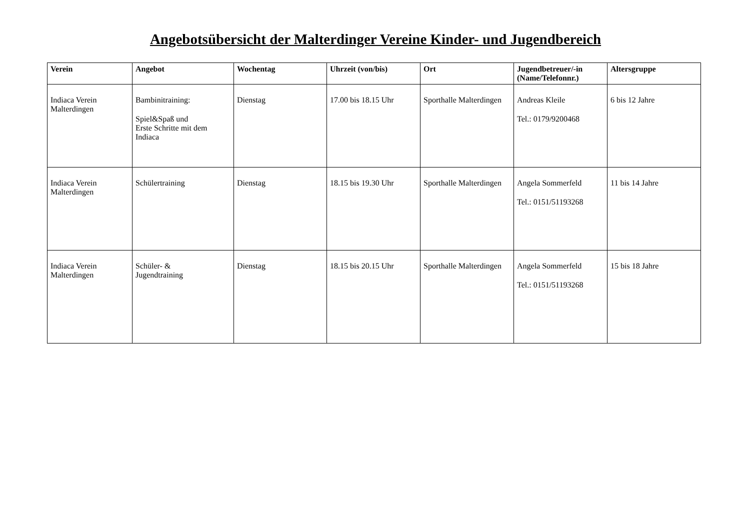Angebotsübersicht der Malterdinger Vereine Kinder- und Jugendbereich
| Verein | Angebot | Wochentag | Uhrzeit (von/bis) | Ort | Jugendbetreuer/-in (Name/Telefonnr.) | Altersgruppe |
| --- | --- | --- | --- | --- | --- | --- |
| Indiaca Verein Malterdingen | Bambinitraining: Spiel&Spaß und Erste Schritte mit dem Indiaca | Dienstag | 17.00 bis 18.15 Uhr | Sporthalle Malterdingen | Andreas Kleile Tel.: 0179/9200468 | 6 bis 12 Jahre |
| Indiaca Verein Malterdingen | Schülertraining | Dienstag | 18.15 bis 19.30 Uhr | Sporthalle Malterdingen | Angela Sommerfeld Tel.: 0151/51193268 | 11 bis 14 Jahre |
| Indiaca Verein Malterdingen | Schüler- & Jugendtraining | Dienstag | 18.15 bis 20.15 Uhr | Sporthalle Malterdingen | Angela Sommerfeld Tel.: 0151/51193268 | 15 bis 18 Jahre |